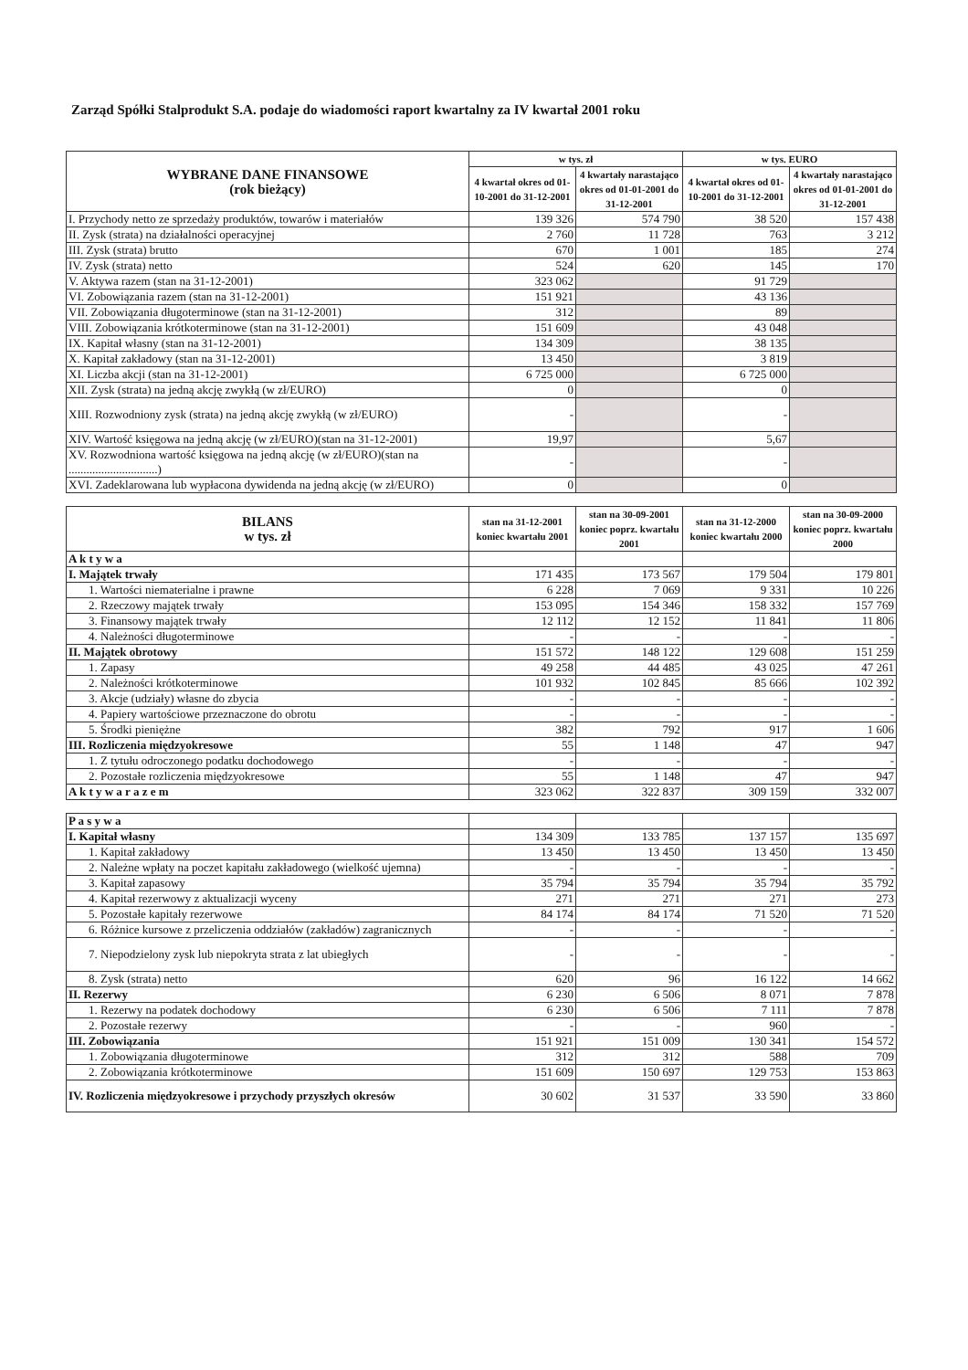Zarząd Spółki Stalprodukt S.A. podaje do wiadomości raport kwartalny za IV kwartał 2001 roku
| WYBRANE DANE FINANSOWE (rok bieżący) | w tys. zł | | w tys. EURO | |
| --- | --- | --- | --- | --- |
| | 4 kwartał okres od 01-10-2001 do 31-12-2001 | 4 kwartały narastająco okres od 01-01-2001 do 31-12-2001 | 4 kwartał okres od 01-10-2001 do 31-12-2001 | 4 kwartały narastająco okres od 01-01-2001 do 31-12-2001 |
| I. Przychody netto ze sprzedaży produktów, towarów i materiałów | 139 326 | 574 790 | 38 520 | 157 438 |
| II. Zysk (strata) na działalności operacyjnej | 2 760 | 11 728 | 763 | 3 212 |
| III. Zysk (strata) brutto | 670 | 1 001 | 185 | 274 |
| IV. Zysk (strata) netto | 524 | 620 | 145 | 170 |
| V. Aktywa razem (stan na 31-12-2001) | 323 062 | | 91 729 | |
| VI. Zobowiązania razem (stan na 31-12-2001) | 151 921 | | 43 136 | |
| VII. Zobowiązania długoterminowe (stan na 31-12-2001) | 312 | | 89 | |
| VIII. Zobowiązania krótkoterminowe (stan na 31-12-2001) | 151 609 | | 43 048 | |
| IX. Kapitał własny (stan na 31-12-2001) | 134 309 | | 38 135 | |
| X. Kapitał zakładowy (stan na 31-12-2001) | 13 450 | | 3 819 | |
| XI. Liczba akcji (stan na 31-12-2001) | 6 725 000 | | 6 725 000 | |
| XII. Zysk (strata) na jedną akcję zwykłą (w zł/EURO) | 0 | | 0 | |
| XIII. Rozwodniony zysk (strata) na jedną akcję zwykłą (w zł/EURO) | - | | - | |
| XIV. Wartość księgowa na jedną akcję (w zł/EURO)(stan na 31-12-2001) | 19,97 | | 5,67 | |
| XV. Rozwodniona wartość księgowa na jedną akcję (w zł/EURO)(stan na ..............................) | - | | - | |
| XVI. Zadeklarowana lub wypłacona dywidenda na jedną akcję (w zł/EURO) | 0 | | 0 | |
| BILANS w tys. zł | stan na 31-12-2001 koniec kwartału 2001 | stan na 30-09-2001 koniec poprz. kwartału 2001 | stan na 31-12-2000 koniec kwartału 2000 | stan na 30-09-2000 koniec poprz. kwartału 2000 |
| --- | --- | --- | --- | --- |
| A k t y w a | | | | |
| I. Majątek trwały | 171 435 | 173 567 | 179 504 | 179 801 |
| 1. Wartości niematerialne i prawne | 6 228 | 7 069 | 9 331 | 10 226 |
| 2. Rzeczowy majątek trwały | 153 095 | 154 346 | 158 332 | 157 769 |
| 3. Finansowy majątek trwały | 12 112 | 12 152 | 11 841 | 11 806 |
| 4. Należności długoterminowe | - | - | - | - |
| II. Majątek obrotowy | 151 572 | 148 122 | 129 608 | 151 259 |
| 1. Zapasy | 49 258 | 44 485 | 43 025 | 47 261 |
| 2. Należności krótkoterminowe | 101 932 | 102 845 | 85 666 | 102 392 |
| 3. Akcje (udziały) własne do zbycia | - | - | - | - |
| 4. Papiery wartościowe przeznaczone do obrotu | - | - | - | - |
| 5. Środki pieniężne | 382 | 792 | 917 | 1 606 |
| III. Rozliczenia międzyokresowe | 55 | 1 148 | 47 | 947 |
| 1. Z tytułu odroczonego podatku dochodowego | - | - | - | - |
| 2. Pozostałe rozliczenia międzyokresowe | 55 | 1 148 | 47 | 947 |
| A k t y w a r a z e m | 323 062 | 322 837 | 309 159 | 332 007 |
| P a s y w a | | | | |
| I. Kapitał własny | 134 309 | 133 785 | 137 157 | 135 697 |
| 1. Kapitał zakładowy | 13 450 | 13 450 | 13 450 | 13 450 |
| 2. Należne wpłaty na poczet kapitału zakładowego (wielkość ujemna) | - | - | - | - |
| 3. Kapitał zapasowy | 35 794 | 35 794 | 35 794 | 35 792 |
| 4. Kapitał rezerwowy z aktualizacji wyceny | 271 | 271 | 271 | 273 |
| 5. Pozostałe kapitały rezerwowe | 84 174 | 84 174 | 71 520 | 71 520 |
| 6. Różnice kursowe z przeliczenia oddziałów (zakładów) zagranicznych | - | - | - | - |
| 7. Niepodzielony zysk lub niepokryta strata z lat ubiegłych | - | - | - | - |
| 8. Zysk (strata) netto | 620 | 96 | 16 122 | 14 662 |
| II. Rezerwy | 6 230 | 6 506 | 8 071 | 7 878 |
| 1. Rezerwy na podatek dochodowy | 6 230 | 6 506 | 7 111 | 7 878 |
| 2. Pozostałe rezerwy | - | - | 960 | - |
| III. Zobowiązania | 151 921 | 151 009 | 130 341 | 154 572 |
| 1. Zobowiązania długoterminowe | 312 | 312 | 588 | 709 |
| 2. Zobowiązania krótkoterminowe | 151 609 | 150 697 | 129 753 | 153 863 |
| IV. Rozliczenia międzyokresowe i przychody przyszłych okresów | 30 602 | 31 537 | 33 590 | 33 860 |